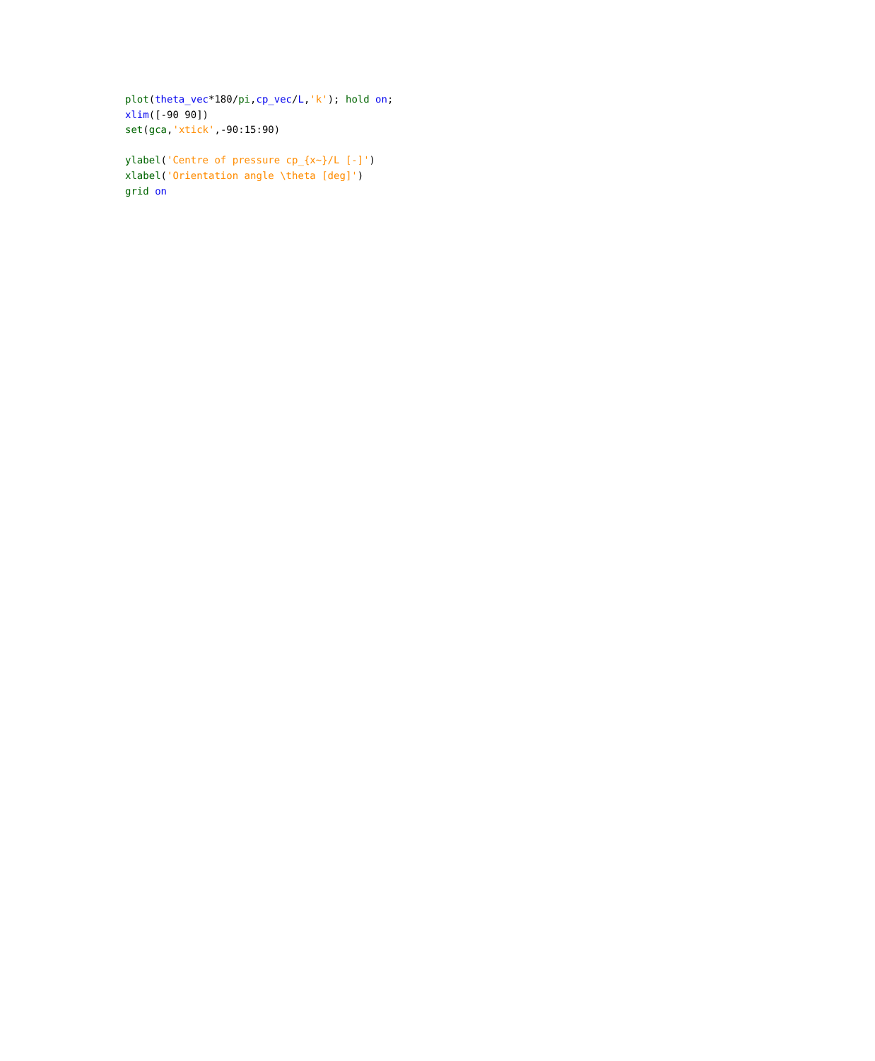plot(theta_vec*180/pi,cp_vec/L,'k'); hold on;
xlim([-90 90])
set(gca,'xtick',-90:15:90)

ylabel('Centre of pressure cp_{x~}/L [-]')
xlabel('Orientation angle \theta [deg]')
grid on